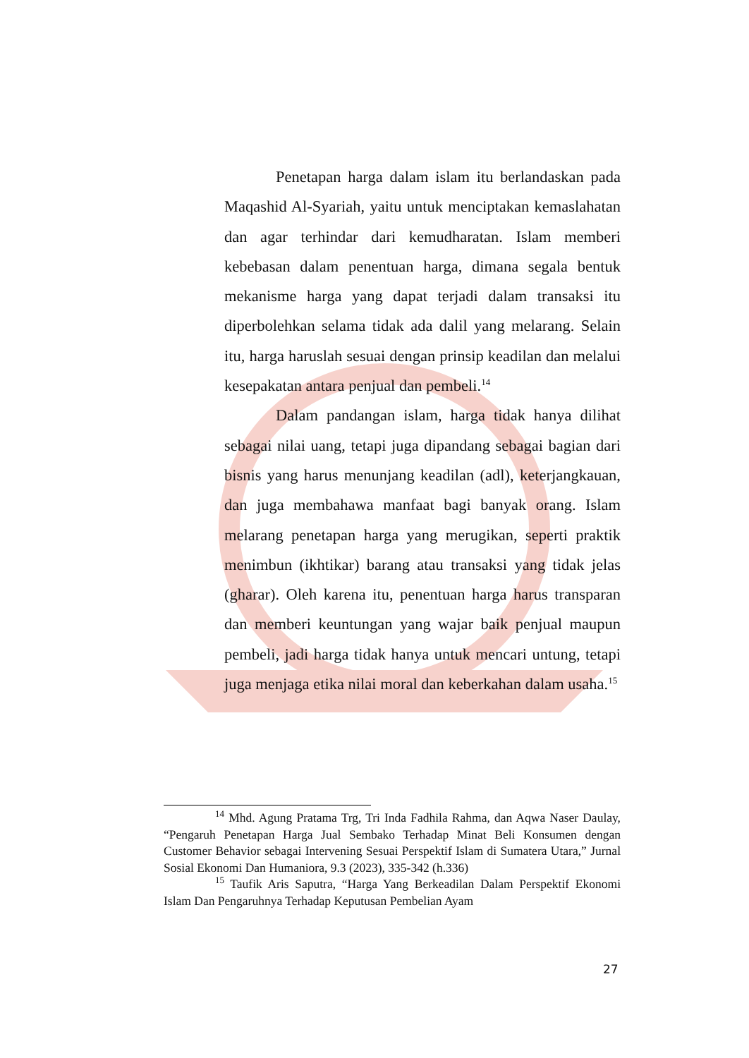Penetapan harga dalam islam itu berlandaskan pada Maqashid Al-Syariah, yaitu untuk menciptakan kemaslahatan dan agar terhindar dari kemudharatan. Islam memberi kebebasan dalam penentuan harga, dimana segala bentuk mekanisme harga yang dapat terjadi dalam transaksi itu diperbolehkan selama tidak ada dalil yang melarang. Selain itu, harga haruslah sesuai dengan prinsip keadilan dan melalui kesepakatan antara penjual dan pembeli.<sup>14</sup>
Dalam pandangan islam, harga tidak hanya dilihat sebagai nilai uang, tetapi juga dipandang sebagai bagian dari bisnis yang harus menunjang keadilan (adl), keterjangkauan, dan juga membahawa manfaat bagi banyak orang. Islam melarang penetapan harga yang merugikan, seperti praktik menimbun (ikhtikar) barang atau transaksi yang tidak jelas (gharar). Oleh karena itu, penentuan harga harus transparan dan memberi keuntungan yang wajar baik penjual maupun pembeli, jadi harga tidak hanya untuk mencari untung, tetapi juga menjaga etika nilai moral dan keberkahan dalam usaha.<sup>15</sup>
<sup>14</sup> Mhd. Agung Pratama Trg, Tri Inda Fadhila Rahma, dan Aqwa Naser Daulay, “Pengaruh Penetapan Harga Jual Sembako Terhadap Minat Beli Konsumen dengan Customer Behavior sebagai Intervening Sesuai Perspektif Islam di Sumatera Utara,” Jurnal Sosial Ekonomi Dan Humaniora, 9.3 (2023), 335-342 (h.336)
<sup>15</sup> Taufik Aris Saputra, “Harga Yang Berkeadilan Dalam Perspektif Ekonomi Islam Dan Pengaruhnya Terhadap Keputusan Pembelian Ayam
27